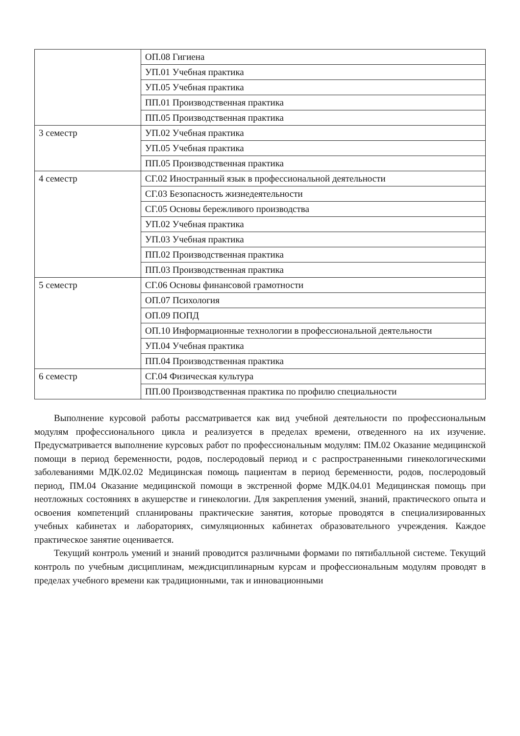| | ОП.08 Гигиена |
| | УП.01 Учебная практика |
| | УП.05 Учебная практика |
| | ПП.01 Производственная практика |
| | ПП.05 Производственная практика |
| 3 семестр | УП.02 Учебная практика |
| | УП.05 Учебная практика |
| | ПП.05 Производственная практика |
| 4 семестр | СГ.02 Иностранный язык в профессиональной деятельности |
| | СГ.03 Безопасность жизнедеятельности |
| | СГ.05 Основы бережливого производства |
| | УП.02 Учебная практика |
| | УП.03 Учебная практика |
| | ПП.02 Производственная практика |
| | ПП.03 Производственная практика |
| 5 семестр | СГ.06 Основы финансовой грамотности |
| | ОП.07 Психология |
| | ОП.09 ПОПД |
| | ОП.10 Информационные технологии в профессиональной деятельности |
| | УП.04 Учебная практика |
| | ПП.04 Производственная практика |
| 6 семестр | СГ.04 Физическая культура |
| | ПП.00 Производственная практика по профилю специальности |
Выполнение курсовой работы рассматривается как вид учебной деятельности по профессиональным модулям профессионального цикла и реализуется в пределах времени, отведенного на их изучение. Предусматривается выполнение курсовых работ по профессиональным модулям: ПМ.02 Оказание медицинской помощи в период беременности, родов, послеродовый период и с распространенными гинекологическими заболеваниями МДК.02.02 Медицинская помощь пациентам в период беременности, родов, послеродовый период, ПМ.04 Оказание медицинской помощи в экстренной форме МДК.04.01 Медицинская помощь при неотложных состояниях в акушерстве и гинекологии. Для закрепления умений, знаний, практического опыта и освоения компетенций спланированы практические занятия, которые проводятся в специализированных учебных кабинетах и лабораториях, симуляционных кабинетах образовательного учреждения. Каждое практическое занятие оценивается.
Текущий контроль умений и знаний проводится различными формами по пятибалльной системе. Текущий контроль по учебным дисциплинам, междисциплинарным курсам и профессиональным модулям проводят в пределах учебного времени как традиционными, так и инновационными